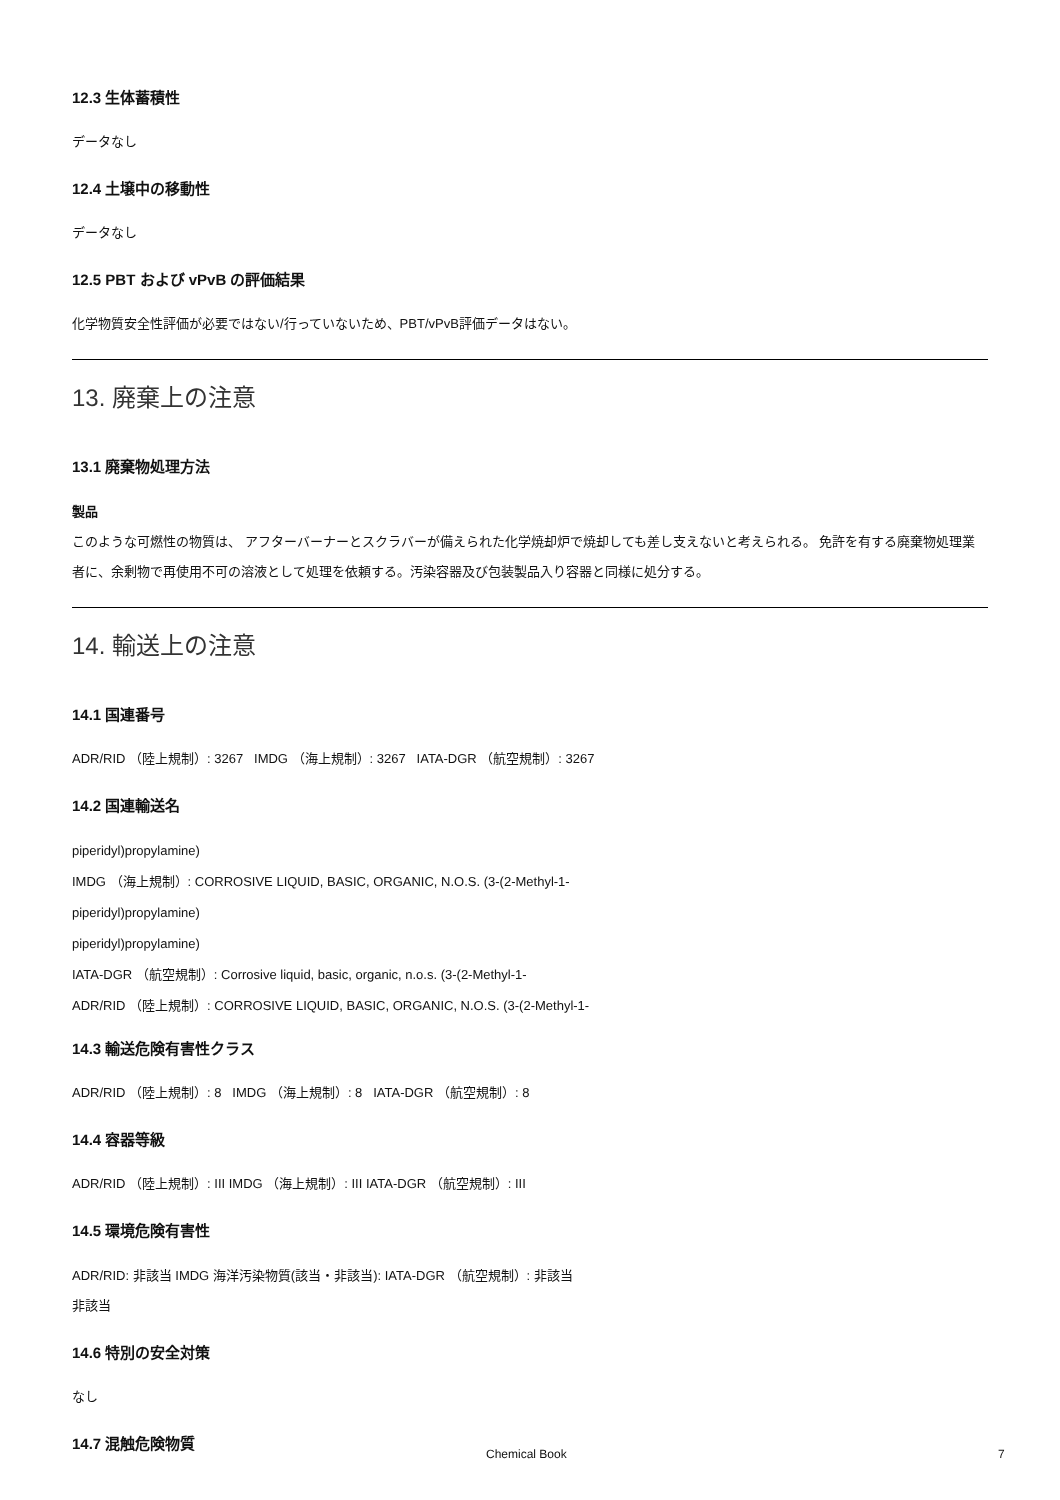12.3 生体蓄積性
データなし
12.4 土壌中の移動性
データなし
12.5 PBT および vPvB の評価結果
化学物質安全性評価が必要ではない/行っていないため、PBT/vPvB評価データはない。
13. 廃棄上の注意
13.1 廃棄物処理方法
製品
このような可燃性の物質は、 アフターバーナーとスクラバーが備えられた化学焼却炉で焼却しても差し支えないと考えられる。 免許を有する廃棄物処理業者に、余剰物で再使用不可の溶液として処理を依頼する。汚染容器及び包装製品入り容器と同様に処分する。
14. 輸送上の注意
14.1 国連番号
ADR/RID （陸上規制）: 3267 IMDG （海上規制）: 3267 IATA-DGR （航空規制）: 3267
14.2 国連輸送名
piperidyl)propylamine)
IMDG （海上規制）: CORROSIVE LIQUID, BASIC, ORGANIC, N.O.S. (3-(2-Methyl-1-
piperidyl)propylamine)
piperidyl)propylamine)
IATA-DGR （航空規制）: Corrosive liquid, basic, organic, n.o.s. (3-(2-Methyl-1-
ADR/RID （陸上規制）: CORROSIVE LIQUID, BASIC, ORGANIC, N.O.S. (3-(2-Methyl-1-
14.3 輸送危険有害性クラス
ADR/RID （陸上規制）: 8 IMDG （海上規制）: 8 IATA-DGR （航空規制）: 8
14.4 容器等級
ADR/RID （陸上規制）: III IMDG （海上規制）: III IATA-DGR （航空規制）: III
14.5 環境危険有害性
ADR/RID: 非該当 IMDG 海洋汚染物質(該当・非該当): IATA-DGR （航空規制）: 非該当
非該当
14.6 特別の安全対策
なし
14.7 混触危険物質
Chemical Book 7